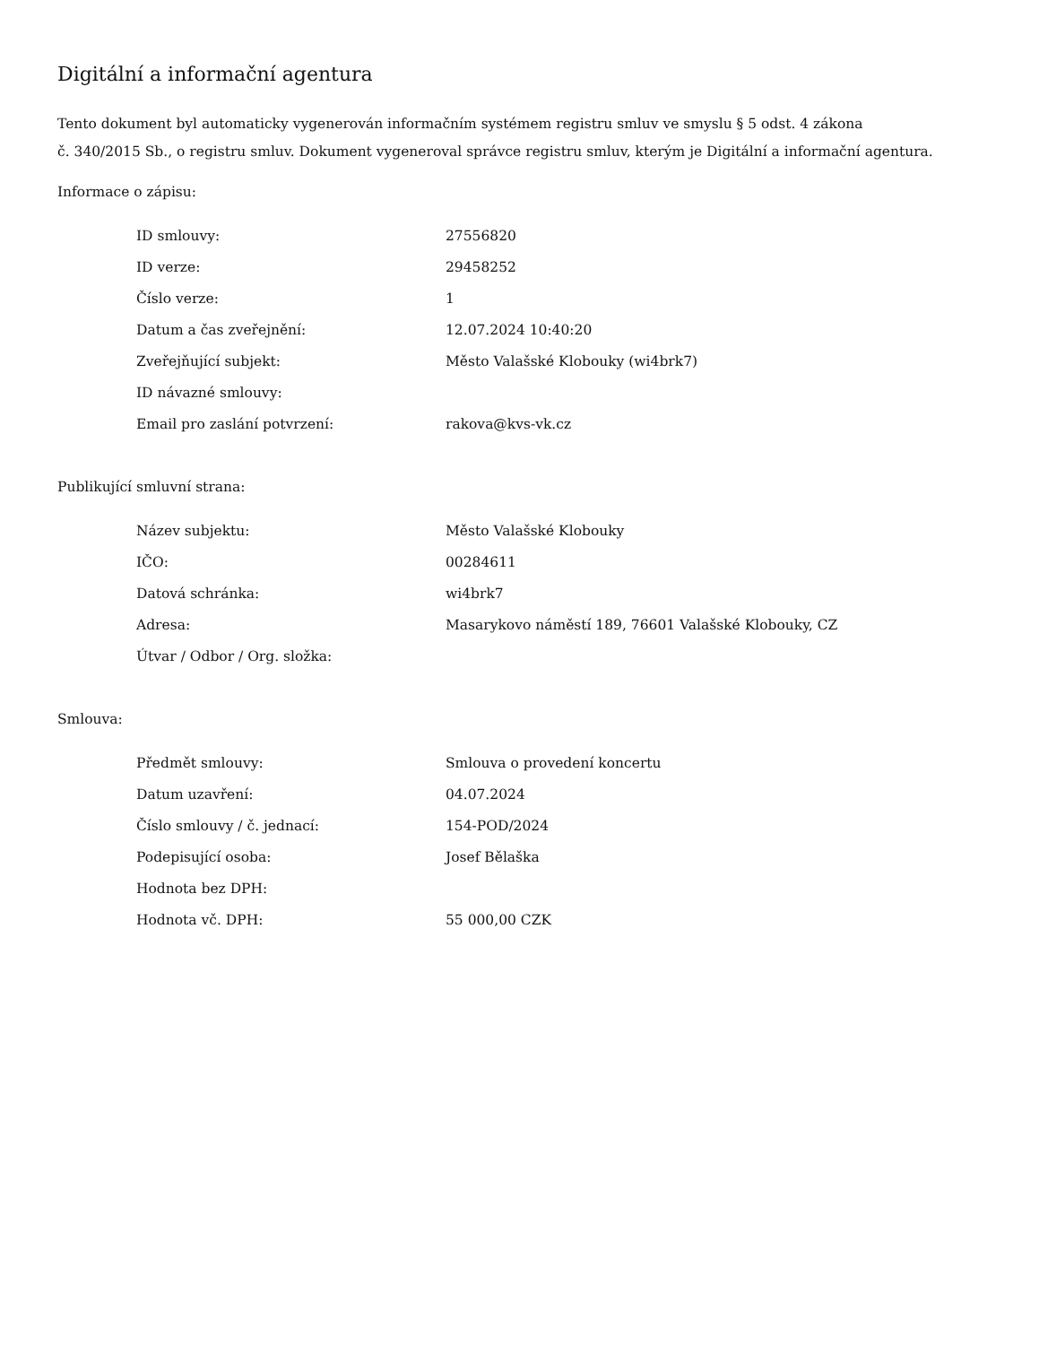Digitální a informační agentura
Tento dokument byl automaticky vygenerován informačním systémem registru smluv ve smyslu § 5 odst. 4 zákona
č. 340/2015 Sb., o registru smluv. Dokument vygeneroval správce registru smluv, kterým je Digitální a informační agentura.
Informace o zápisu:
| ID smlouvy: | 27556820 |
| ID verze: | 29458252 |
| Číslo verze: | 1 |
| Datum a čas zveřejnění: | 12.07.2024 10:40:20 |
| Zveřejňující subjekt: | Město Valašské Klobouky (wi4brk7) |
| ID návazné smlouvy: | |
| Email pro zaslání potvrzení: | rakova@kvs-vk.cz |
Publikující smluvní strana:
| Název subjektu: | Město Valašské Klobouky |
| IČO: | 00284611 |
| Datová schránka: | wi4brk7 |
| Adresa: | Masarykovo náměstí 189, 76601 Valašské Klobouky, CZ |
| Útvar / Odbor / Org. složka: | |
Smlouva:
| Předmět smlouvy: | Smlouva o provedení koncertu |
| Datum uzavření: | 04.07.2024 |
| Číslo smlouvy / č. jednací: | 154-POD/2024 |
| Podepisující osoba: | Josef Bělaška |
| Hodnota bez DPH: | |
| Hodnota vč. DPH: | 55 000,00 CZK |